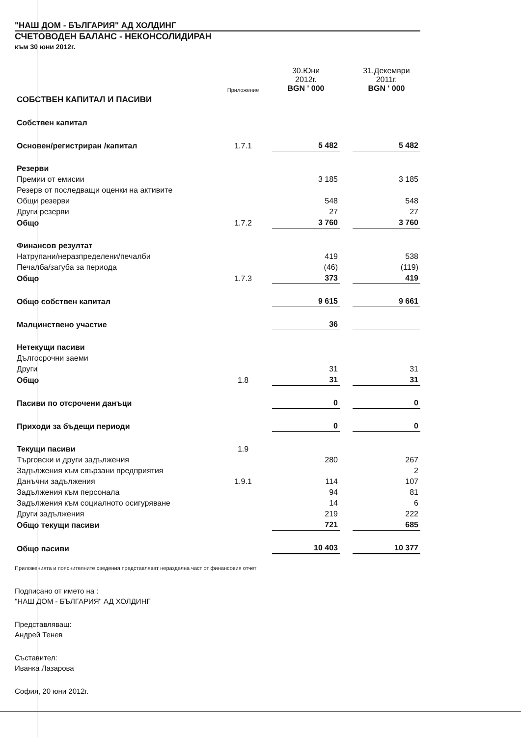"НАШ ДОМ - БЪЛГАРИЯ" АД ХОЛДИНГ
СЧЕТОВОДЕН БАЛАНС - НЕКОНСОЛИДИРАН
към 30 юни 2012г.
| | Приложение | 30.Юни 2012г. BGN ' 000 | | 31.Декември 2011г. BGN ' 000 |
| --- | --- | --- | --- | --- |
| СОБСТВЕН КАПИТАЛ И ПАСИВИ | | | | |
| Собствен капитал | | | | |
| Основен/регистриран /капитал | 1.7.1 | 5 482 | | 5 482 |
| Резерви | | | | |
| Премии от емисии | | 3 185 | | 3 185 |
| Резерв от последващи оценки на активите | | | | |
| Общи резерви | | 548 | | 548 |
| Други резерви | | 27 | | 27 |
| Общо | 1.7.2 | 3 760 | | 3 760 |
| Финансов резултат | | | | |
| Натрупани/неразпределени/печалби | | 419 | | 538 |
| Печалба/загуба за периода | | (46) | | (119) |
| Общо | 1.7.3 | 373 | | 419 |
| Общо собствен капитал | | 9 615 | | 9 661 |
| Малцинствено участие | | 36 | | |
| Нетекущи пасиви | | | | |
| Дългосрочни заеми | | | | |
| Други | | 31 | | 31 |
| Общо | 1.8 | 31 | | 31 |
| Пасиви по отсрочени данъци | | 0 | | 0 |
| Приходи за бъдещи периоди | | 0 | | 0 |
| Текущи пасиви | 1.9 | | | |
| Търговски и други задължения | | 280 | | 267 |
| Задължения към свързани предприятия | | | | 2 |
| Данъчни задължения | 1.9.1 | 114 | | 107 |
| Задължения към персонала | | 94 | | 81 |
| Задължения към социалното осигуряване | | 14 | | 6 |
| Други задължения | | 219 | | 222 |
| Общо текущи пасиви | | 721 | | 685 |
| Общо пасиви | | 10 403 | | 10 377 |
Приложенията и пояснителните сведения представляват неразделна част от финансовия отчет
Подписано от името на :
"НАШ ДОМ - БЪЛГАРИЯ" АД ХОЛДИНГ
Представляващ:
Андрей Тенев
Съставител:
Иванка Лазарова
София, 20 юни 2012г.